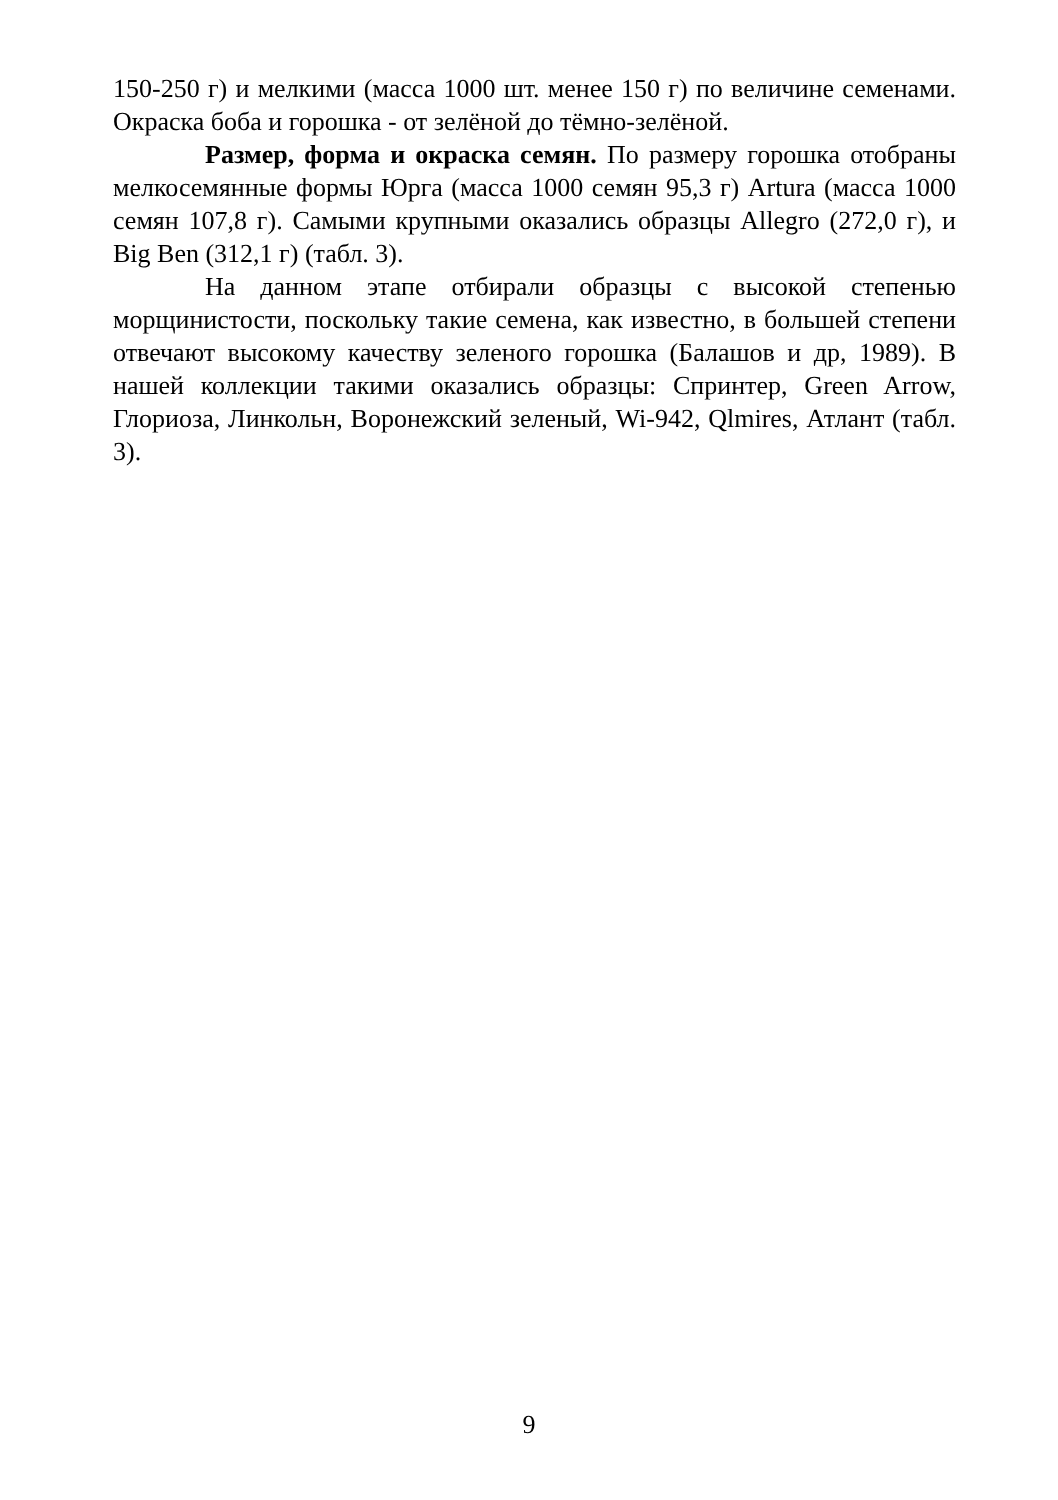150-250 г) и мелкими (масса 1000 шт. менее 150 г) по величине семенами. Окраска боба и горошка - от зелёной до тёмно-зелёной.
Размер, форма и окраска семян. По размеру горошка отобраны мелкосемянные формы Юрга (масса 1000 семян 95,3 г) Artura (масса 1000 семян 107,8 г). Самыми крупными оказались образцы Allegro (272,0 г), и Big Ben (312,1 г) (табл. 3).
На данном этапе отбирали образцы с высокой степенью морщинистости, поскольку такие семена, как известно, в большей степени отвечают высокому качеству зеленого горошка (Балашов и др, 1989). В нашей коллекции такими оказались образцы: Спринтер, Green Arrow, Глориоза, Линкольн, Воронежский зеленый, Wi-942, Qlmires, Атлант (табл. 3).
9